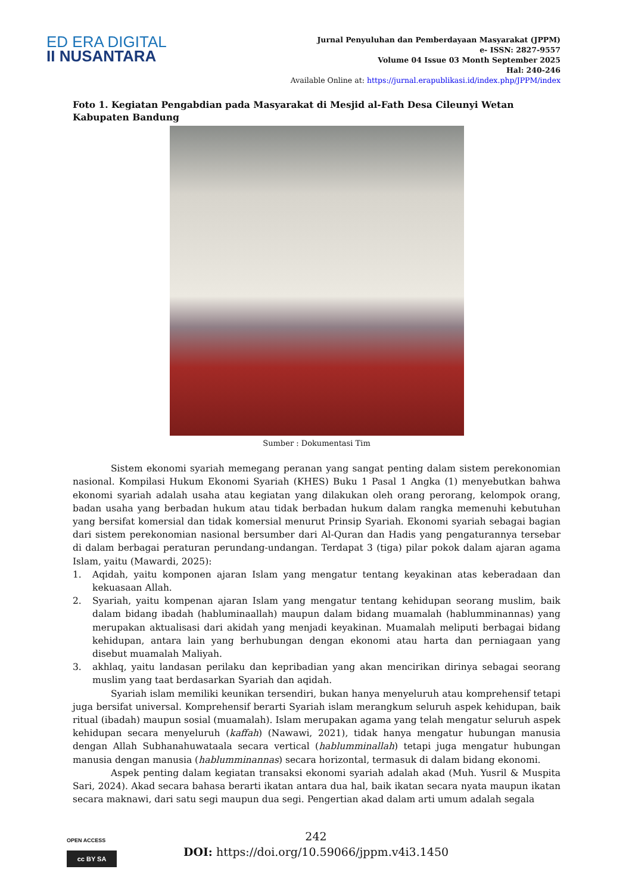ED ERA DIGITAL
II NUSANTARA
Jurnal Penyuluhan dan Pemberdayaan Masyarakat (JPPM)
e- ISSN: 2827-9557
Volume 04 Issue 03 Month September 2025
Hal: 240-246
Available Online at: https://jurnal.erapublikasi.id/index.php/JPPM/index
Foto 1. Kegiatan Pengabdian pada Masyarakat di Mesjid al-Fath Desa Cileunyi Wetan Kabupaten Bandung
Sumber : Dokumentasi Tim
Sistem ekonomi syariah memegang peranan yang sangat penting dalam sistem perekonomian nasional. Kompilasi Hukum Ekonomi Syariah (KHES) Buku 1 Pasal 1 Angka (1) menyebutkan bahwa ekonomi syariah adalah usaha atau kegiatan yang dilakukan oleh orang perorang, kelompok orang, badan usaha yang berbadan hukum atau tidak berbadan hukum dalam rangka memenuhi kebutuhan yang bersifat komersial dan tidak komersial menurut Prinsip Syariah. Ekonomi syariah sebagai bagian dari sistem perekonomian nasional bersumber dari Al-Quran dan Hadis yang pengaturannya tersebar di dalam berbagai peraturan perundang-undangan. Terdapat 3 (tiga) pilar pokok dalam ajaran agama Islam, yaitu (Mawardi, 2025):
1. Aqidah, yaitu komponen ajaran Islam yang mengatur tentang keyakinan atas keberadaan dan kekuasaan Allah.
2. Syariah, yaitu kompenan ajaran Islam yang mengatur tentang kehidupan seorang muslim, baik dalam bidang ibadah (habluminaallah) maupun dalam bidang muamalah (hablumminannas) yang merupakan aktualisasi dari akidah yang menjadi keyakinan. Muamalah meliputi berbagai bidang kehidupan, antara lain yang berhubungan dengan ekonomi atau harta dan perniagaan yang disebut muamalah Maliyah.
3. akhlaq, yaitu landasan perilaku dan kepribadian yang akan mencirikan dirinya sebagai seorang muslim yang taat berdasarkan Syariah dan aqidah.
Syariah islam memiliki keunikan tersendiri, bukan hanya menyeluruh atau komprehensif tetapi juga bersifat universal. Komprehensif berarti Syariah islam merangkum seluruh aspek kehidupan, baik ritual (ibadah) maupun sosial (muamalah). Islam merupakan agama yang telah mengatur seluruh aspek kehidupan secara menyeluruh (kaffah) (Nawawi, 2021), tidak hanya mengatur hubungan manusia dengan Allah Subhanahuwataala secara vertical (hablumminallah) tetapi juga mengatur hubungan manusia dengan manusia (hablumminannas) secara horizontal, termasuk di dalam bidang ekonomi.
Aspek penting dalam kegiatan transaksi ekonomi syariah adalah akad (Muh. Yusril & Muspita Sari, 2024). Akad secara bahasa berarti ikatan antara dua hal, baik ikatan secara nyata maupun ikatan secara maknawi, dari satu segi maupun dua segi. Pengertian akad dalam arti umum adalah segala
242
DOI: https://doi.org/10.59066/jppm.v4i3.1450
OPEN ACCESS
cc BY SA